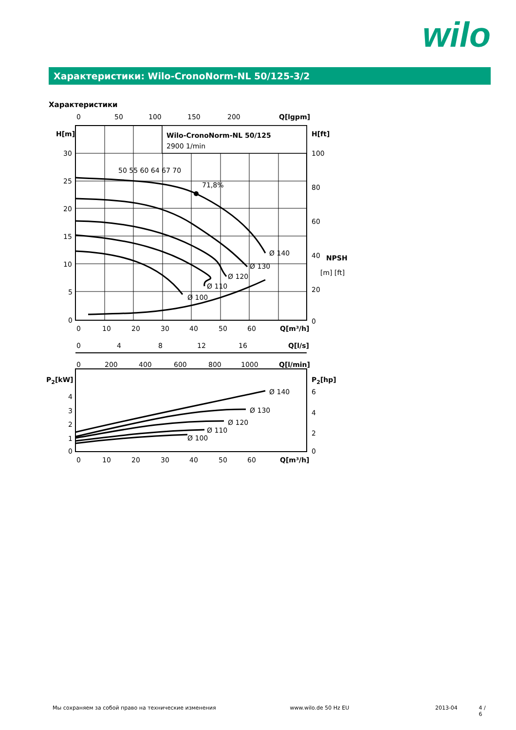wilo
Характеристики: Wilo-CronoNorm-NL 50/125-3/2
Характеристики
0
50
100
150
200
Q[lgpm]
H[m]
H[ft]
Wilo-CronoNorm-NL 50/125
2900 1/min
30
25
20
15
10
5
0
100
80
60
40
20
0
NPSH
[m] [ft]
71,8%
50 55 60 64 67 70
Ø 140
Ø 130
Ø 120
Ø 110
Ø 100
0
10
20
30
40
50
60
Q[m³/h]
0
4
8
12
16
Q[l/s]
0
200
400
600
800
1000
Q[l/min]
P2[kW]
P2[hp]
4
3
2
1
0
6
4
2
0
Ø 140
Ø 130
Ø 120
Ø 110
Ø 100
0
10
20
30
40
50
60
Q[m³/h]
Мы сохраняем за собой право на технические изменения www.wilo.de 50 Hz EU 2013-04 4 / 6